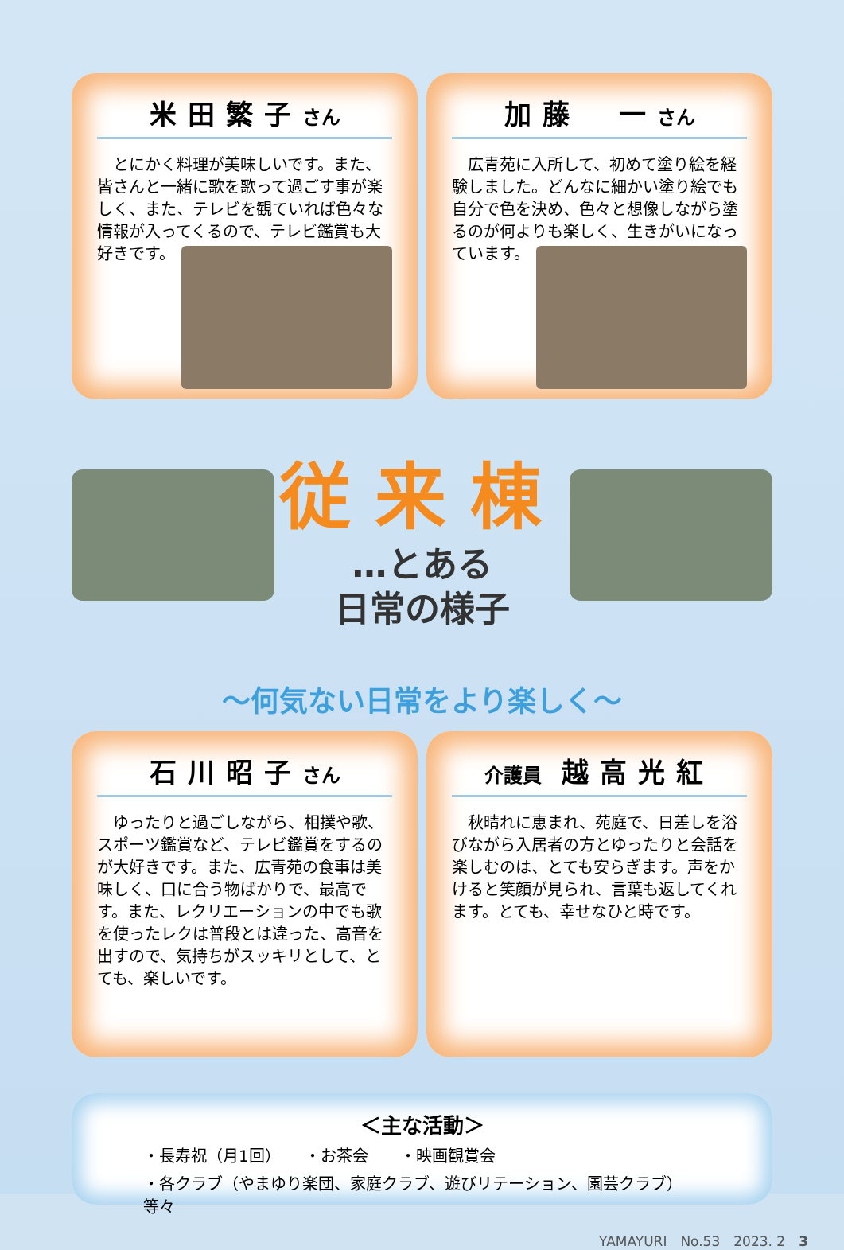米田繁子さん
　とにかく料理が美味しいです。また、皆さんと一緒に歌を歌って過ごす事が楽しく、また、テレビを観ていれば色々な情報が入ってくるので、テレビ鑑賞も大好きです。
加藤　一さん
　広青苑に入所して、初めて塗り絵を経験しました。どんなに細かい塗り絵でも自分で色を決め、色々と想像しながら塗るのが何よりも楽しく、生きがいになっています。
従来棟
…とある
日常の様子
～何気ない日常をより楽しく～
石川昭子さん
　ゆったりと過ごしながら、相撲や歌、スポーツ鑑賞など、テレビ鑑賞をするのが大好きです。また、広青苑の食事は美味しく、口に合う物ばかりで、最高です。また、レクリエーションの中でも歌を使ったレクは普段とは違った、高音を出すので、気持ちがスッキリとして、とても、楽しいです。
介護員 越高光紅
　秋晴れに恵まれ、苑庭で、日差しを浴びながら入居者の方とゆったりと会話を楽しむのは、とても安らぎます。声をかけると笑顔が見られ、言葉も返してくれます。とても、幸せなひと時です。
＜主な活動＞
・長寿祝（月1回）　　・お茶会　　・映画観賞会
・各クラブ（やまゆり楽団、家庭クラブ、遊びリテーション、園芸クラブ）　等々
YAMAYURI　No.53　2023. 2　3